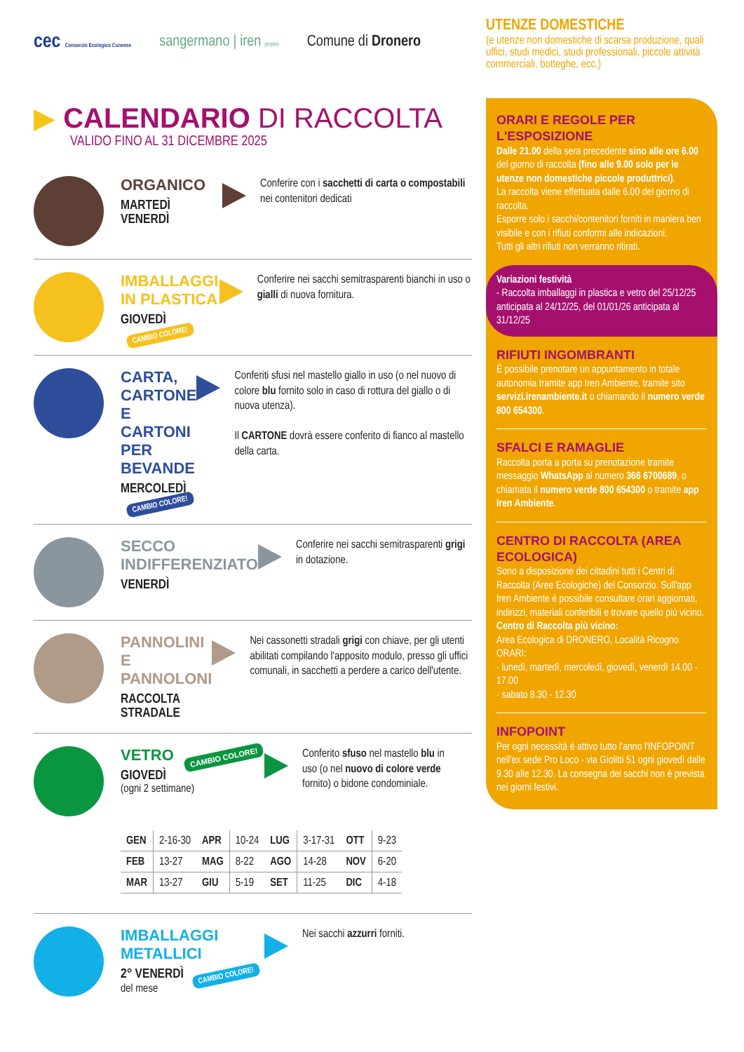cec Consorzio Ecologico Cuneese sangermano | iren gruppo Comune di Dronero
▶ CALENDARIO DI RACCOLTA
VALIDO FINO AL 31 DICEMBRE 2025
ORGANICO
MARTEDÌ
VENERDÌ
Conferire con i sacchetti di carta o compostabili nei contenitori dedicati
IMBALLAGGI IN PLASTICA
GIOVEDÌ CAMBIO COLORE!
Conferire nei sacchi semitrasparenti bianchi in uso o gialli di nuova fornitura.
CARTA, CARTONE E CARTONI PER BEVANDE
MERCOLEDÌ CAMBIO COLORE!
Conferiti sfusi nel mastello giallo in uso (o nel nuovo di colore blu fornito solo in caso di rottura del giallo o di nuova utenza).
Il CARTONE dovrà essere conferito di fianco al mastello della carta.
SECCO INDIFFERENZIATO
VENERDÌ
Conferire nei sacchi semitrasparenti grigi in dotazione.
PANNOLINI E PANNOLONI
RACCOLTA STRADALE
Nei cassonetti stradali grigi con chiave, per gli utenti abilitati compilando l'apposito modulo, presso gli uffici comunali, in sacchetti a perdere a carico dell'utente.
VETRO CAMBIO COLORE!
GIOVEDÌ
(ogni 2 settimane)
Conferito sfuso nel mastello blu in uso (o nel nuovo di colore verde fornito) o bidone condominiale.
| GEN | 2-16-30 | APR | 10-24 | LUG | 3-17-31 | OTT | 9-23 |
| FEB | 13-27 | MAG | 8-22 | AGO | 14-28 | NOV | 6-20 |
| MAR | 13-27 | GIU | 5-19 | SET | 11-25 | DIC | 4-18 |
IMBALLAGGI METALLICI
2° VENERDÌ CAMBIO COLORE!
del mese
Nei sacchi azzurri forniti.
UTENZE DOMESTICHE
(e utenze non domestiche di scarsa produzione, quali uffici, studi medici, studi professionali, piccole attività commerciali, botteghe, ecc.)
ORARI E REGOLE PER L'ESPOSIZIONE
Dalle 21.00 della sera precedente sino alle ore 6.00 del giorno di raccolta (fino alle 9.00 solo per le utenze non domestiche piccole produttrici).
La raccolta viene effettuata dalle 6.00 del giorno di raccolta.
Esporre solo i sacchi/contenitori forniti in maniera ben visibile e con i rifiuti conformi alle indicazioni.
Tutti gli altri rifiuti non verranno ritirati.
Variazioni festività
- Raccolta imballaggi in plastica e vetro del 25/12/25 anticipata al 24/12/25, del 01/01/26 anticipata al 31/12/25
RIFIUTI INGOMBRANTI
È possibile prenotare un appuntamento in totale autonomia tramite app Iren Ambiente, tramite sito servizi.irenambiente.it o chiamando il numero verde 800 654300.
SFALCI E RAMAGLIE
Raccolta porta a porta su prenotazione tramite messaggio WhatsApp al numero 366 6700689, o chiamata il numero verde 800 654300 o tramite app Iren Ambiente.
CENTRO DI RACCOLTA (AREA ECOLOGICA)
Sono a disposizione dei cittadini tutti i Centri di Raccolta (Aree Ecologiche) del Consorzio. Sull'app Iren Ambiente è possibile consultare orari aggiornati, indirizzi, materiali conferibili e trovare quello più vicino.
Centro di Raccolta più vicino:
Area Ecologica di DRONERO, Località Ricogno
ORARI:
· lunedì, martedì, mercoledì, giovedì, venerdì 14.00 - 17.00
· sabato 8.30 - 12.30
INFOPOINT
Per ogni necessità è attivo tutto l'anno l'INFOPOINT nell'ex sede Pro Loco - via Giolitti 51 ogni giovedì dalle 9.30 alle 12.30. La consegna dei sacchi non è prevista nei giorni festivi.